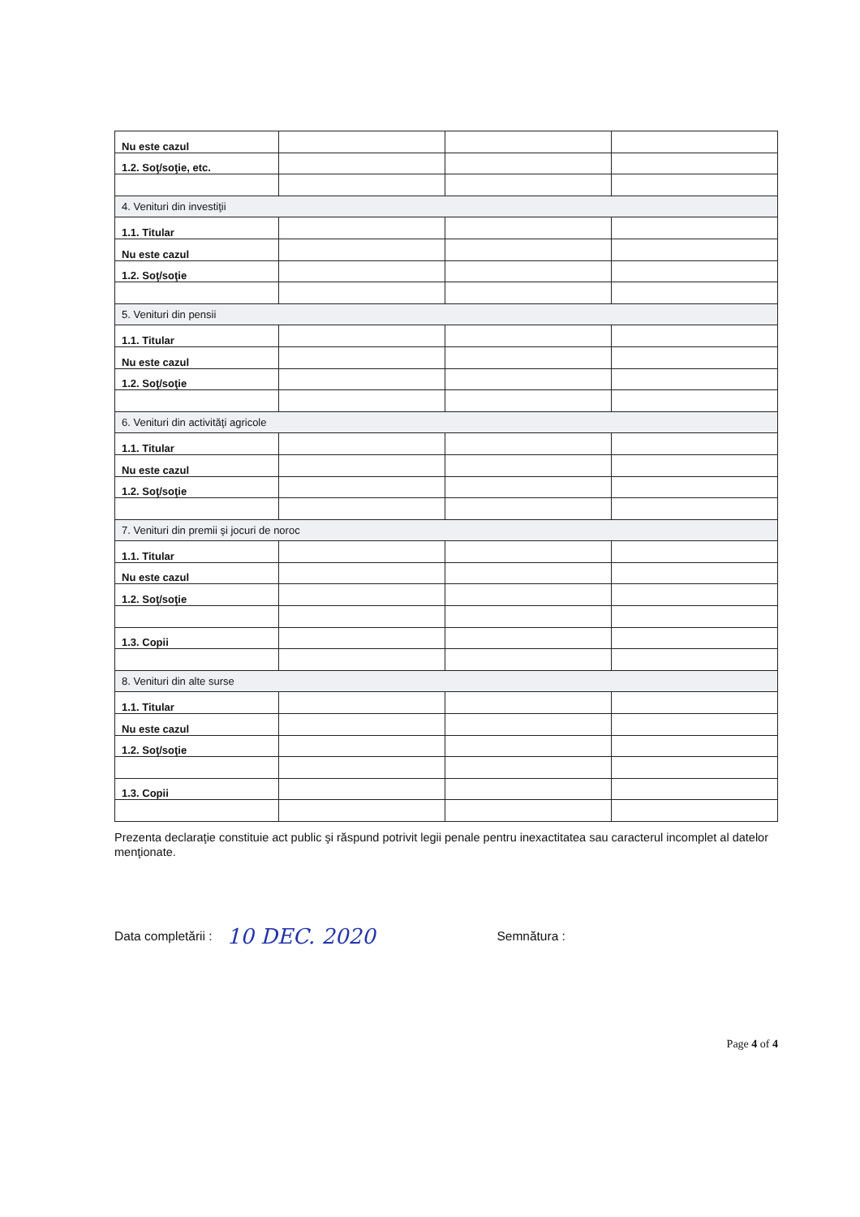| Nu este cazul | | | |
| 1.2. Soţ/soţie, etc. | | | |
| 4. Venituri din investiţii | | | |
| 1.1. Titular | | | |
| Nu este cazul | | | |
| 1.2. Soţ/soţie | | | |
| 5. Venituri din pensii | | | |
| 1.1. Titular | | | |
| Nu este cazul | | | |
| 1.2. Soţ/soţie | | | |
| 6. Venituri din activităţi agricole | | | |
| 1.1. Titular | | | |
| Nu este cazul | | | |
| 1.2. Soţ/soţie | | | |
| 7. Venituri din premii şi jocuri de noroc | | | |
| 1.1. Titular | | | |
| Nu este cazul | | | |
| 1.2. Soţ/soţie | | | |
| 1.3. Copii | | | |
| 8. Venituri din alte surse | | | |
| 1.1. Titular | | | |
| Nu este cazul | | | |
| 1.2. Soţ/soţie | | | |
| 1.3. Copii | | | |
Prezenta declaraţie constituie act public şi răspund potrivit legii penale pentru inexactitatea sau caracterul incomplet al datelor menţionate.
Data completării : 10 DEC. 2020 Semnătura :
Page 4 of 4